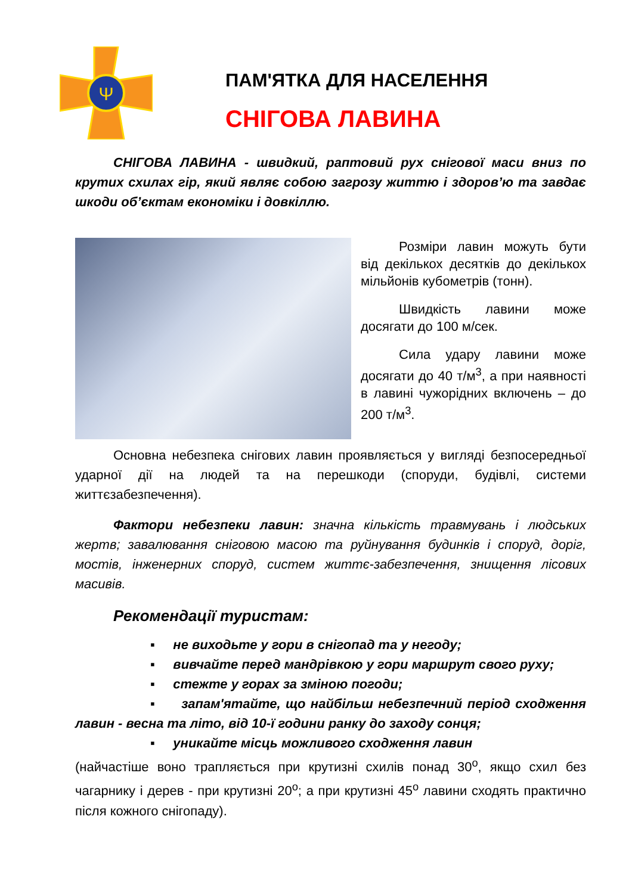Ψ
ПАМ'ЯТКА ДЛЯ НАСЕЛЕННЯ
СНІГОВА ЛАВИНА
СНІГОВА ЛАВИНА - швидкий, раптовий рух снігової маси вниз по крутих схилах гір, який являє собою загрозу життю і здоров’ю та завдає шкоди об’єктам економіки і довкіллю.
Розміри лавин можуть бути від декількох десятків до декількох мільйонів кубометрів (тонн).
Швидкість лавини може досягати до 100 м/сек.
Сила удару лавини може досягати до 40 т/м<sup>3</sup>, а при наявності в лавині чужорідних включень – до 200 т/м<sup>3</sup>.
Основна небезпека снігових лавин проявляється у вигляді безпосередньої ударної дії на людей та на перешкоди (споруди, будівлі, системи життєзабезпечення).
Фактори небезпеки лавин: значна кількість травмувань і людських жертв; завалювання сніговою масою та руйнування будинків і споруд, доріг, мостів, інженерних споруд, систем життє-забезпечення, знищення лісових масивів.
Рекомендації туристам:
▪ не виходьте у гори в снігопад та у негоду;
▪ вивчайте перед мандрівкою у гори маршрут свого руху;
▪ стежте у горах за зміною погоди;
▪ запам'ятайте, що найбільш небезпечний період сходження лавин - весна та літо, від 10-ї години ранку до заходу сонця;
▪ уникайте місць можливого сходження лавин
(найчастіше воно трапляється при крутизні схилів понад 30<sup>о</sup>, якщо схил без чагарнику і дерев - при крутизні 20<sup>о</sup>; а при крутизні 45<sup>о</sup> лавини сходять практично після кожного снігопаду).